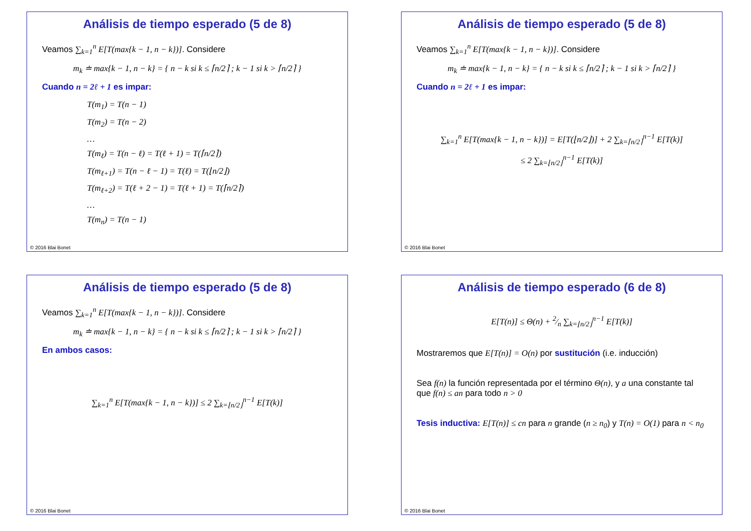Análisis de tiempo esperado (5 de 8)
Veamos ∑<sub>k=1</sub><sup>n</sup> E[T(max{k − 1, n − k})]. Considere
m<sub>k</sub> ≐ max{k − 1, n − k} = { n − k si k ≤ ⌈n/2⌉ ; k − 1 si k > ⌈n/2⌉ }
Cuando n = 2ℓ + 1 es impar:
T(m<sub>1</sub>) = T(n − 1)
T(m<sub>2</sub>) = T(n − 2)
…
T(m<sub>ℓ</sub>) = T(n − ℓ) = T(ℓ + 1) = T(⌈n/2⌉)
T(m<sub>ℓ+1</sub>) = T(n − ℓ − 1) = T(ℓ) = T(⌊n/2⌋)
T(m<sub>ℓ+2</sub>) = T(ℓ + 2 − 1) = T(ℓ + 1) = T(⌈n/2⌉)
…
T(m<sub>n</sub>) = T(n − 1)
© 2016 Blai Bonet
Análisis de tiempo esperado (5 de 8)
Veamos ∑<sub>k=1</sub><sup>n</sup> E[T(max{k − 1, n − k})]. Considere
m<sub>k</sub> ≐ max{k − 1, n − k} = { n − k si k ≤ ⌈n/2⌉ ; k − 1 si k > ⌈n/2⌉ }
Cuando n = 2ℓ + 1 es impar:
∑<sub>k=1</sub><sup>n</sup> E[T(max{k − 1, n − k})] = E[T(⌊n/2⌋)] + 2 ∑<sub>k=⌈n/2⌉</sub><sup>n−1</sup> E[T(k)]
≤ 2 ∑<sub>k=⌊n/2⌋</sub><sup>n−1</sup> E[T(k)]
© 2016 Blai Bonet
Análisis de tiempo esperado (5 de 8)
Veamos ∑<sub>k=1</sub><sup>n</sup> E[T(max{k − 1, n − k})]. Considere
m<sub>k</sub> ≐ max{k − 1, n − k} = { n − k si k ≤ ⌈n/2⌉ ; k − 1 si k > ⌈n/2⌉ }
En ambos casos:
∑<sub>k=1</sub><sup>n</sup> E[T(max{k − 1, n − k})] ≤ 2 ∑<sub>k=⌊n/2⌋</sub><sup>n−1</sup> E[T(k)]
© 2016 Blai Bonet
Análisis de tiempo esperado (6 de 8)
E[T(n)] ≤ Θ(n) + 2⁄n ∑<sub>k=⌊n/2⌋</sub><sup>n−1</sup> E[T(k)]
Mostraremos que E[T(n)] = O(n) por sustitución (i.e. inducción)
Sea f(n) la función representada por el término Θ(n), y a una constante tal que f(n) ≤ an para todo n > 0
Tesis inductiva: E[T(n)] ≤ cn para n grande (n ≥ n<sub>0</sub>) y T(n) = O(1) para n < n<sub>0</sub>
© 2016 Blai Bonet